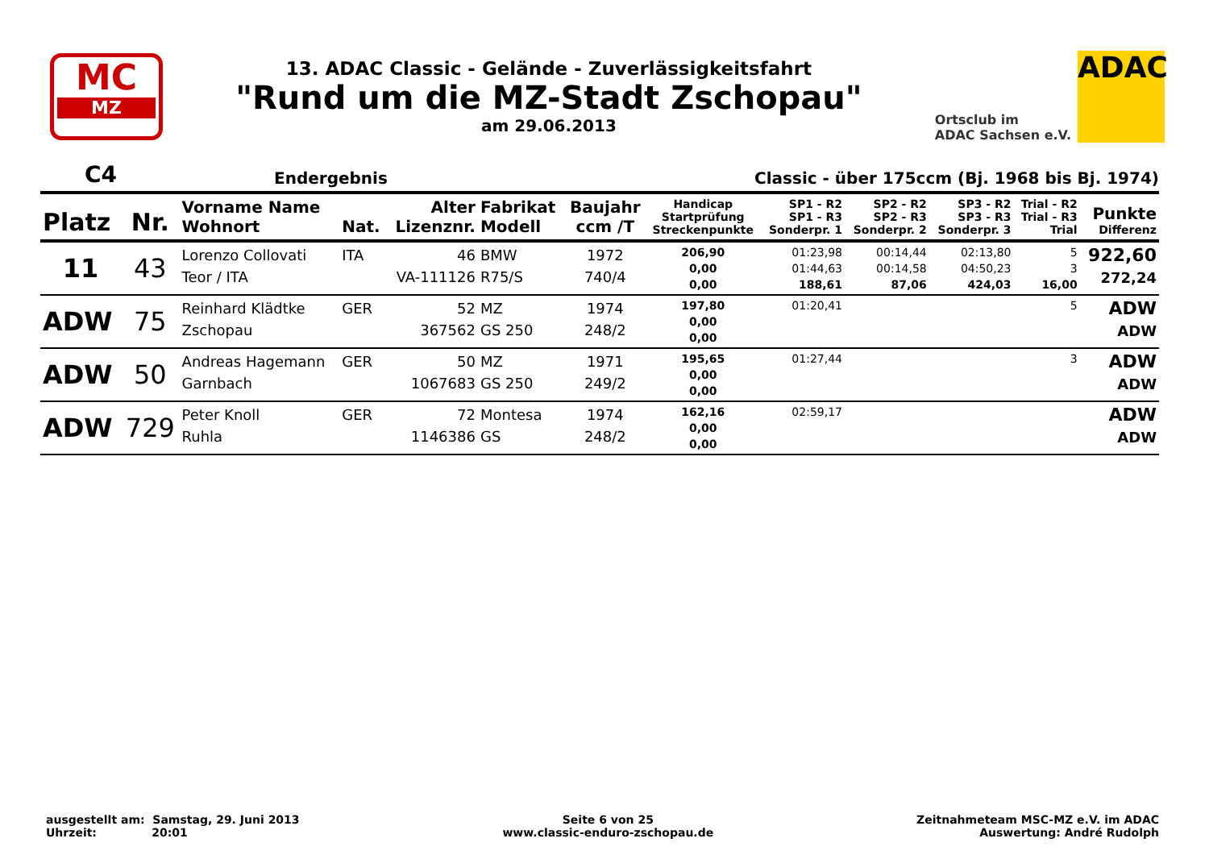MC
MZ
13. ADAC Classic - Gelände - Zuverlässigkeitsfahrt
"Rund um die MZ-Stadt Zschopau"
am 29.06.2013
Ortsclub im
ADAC Sachsen e.V.
ADAC
C4 Endergebnis Classic - über 175ccm (Bj. 1968 bis Bj. 1974)
| Platz | Nr. | Vorname Name Wohnort | Nat. | Alter Lizenznr. | Fabrikat Modell | Baujahr ccm /T | Handicap Startprüfung Streckenpunkte | SP1 - R2 SP1 - R3 Sonderpr. 1 | SP2 - R2 SP2 - R3 Sonderpr. 2 | SP3 - R2 SP3 - R3 Sonderpr. 3 | Trial - R2 Trial - R3 Trial | Punkte Differenz |
| --- | --- | --- | --- | --- | --- | --- | --- | --- | --- | --- | --- | --- |
| 11 | 43 | Lorenzo Collovati Teor / ITA | ITA | 46 VA-111126 | BMW R75/S | 1972 740/4 | 206,90 0,00 0,00 | 01:23,98 01:44,63 188,61 | 00:14,44 00:14,58 87,06 | 02:13,80 04:50,23 424,03 | 5 3 16,00 | 922,60 272,24 |
| ADW | 75 | Reinhard Klädtke Zschopau | GER | 52 367562 | MZ GS 250 | 1974 248/2 | 197,80 0,00 0,00 | 01:20,41 | | | 5 | ADW ADW |
| ADW | 50 | Andreas Hagemann Garnbach | GER | 50 1067683 | MZ GS 250 | 1971 249/2 | 195,65 0,00 0,00 | 01:27,44 | | | 3 | ADW ADW |
| ADW | 729 | Peter Knoll Ruhla | GER | 72 1146386 | Montesa GS | 1974 248/2 | 162,16 0,00 0,00 | 02:59,17 | | | | ADW ADW |
ausgestellt am: Samstag, 29. Juni 2013
Uhrzeit: 20:01
Seite 6 von 25
www.classic-enduro-zschopau.de
Zeitnahmeteam MSC-MZ e.V. im ADAC
Auswertung: André Rudolph